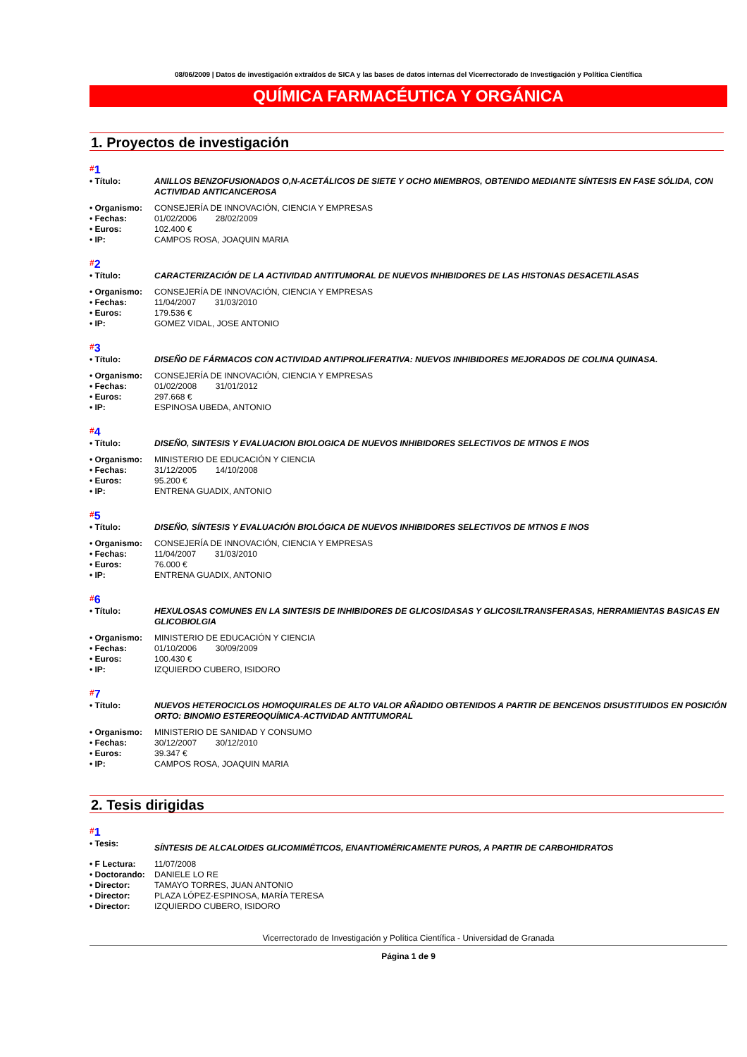08/06/2009 | Datos de investigación extraídos de SICA y las bases de datos internas del Vicerrectorado de Investigación y Política Científica
QUÍMICA FARMACÉUTICA Y ORGÁNICA
1. Proyectos de investigación
#1
| • Título: | ANILLOS BENZOFUSIONADOS O,N-ACETÁLICOS DE SIETE Y OCHO MIEMBROS, OBTENIDO MEDIANTE SÍNTESIS EN FASE SÓLIDA, CON ACTIVIDAD ANTICANCEROSA |
| • Organismo: | CONSEJERÍA DE INNOVACIÓN, CIENCIA Y EMPRESAS |
| • Fechas: | 01/02/2006 28/02/2009 |
| • Euros: | 102.400 € |
| • IP: | CAMPOS ROSA, JOAQUIN MARIA |
#2
| • Título: | CARACTERIZACIÓN DE LA ACTIVIDAD ANTITUMORAL DE NUEVOS INHIBIDORES DE LAS HISTONAS DESACETILASAS |
| • Organismo: | CONSEJERÍA DE INNOVACIÓN, CIENCIA Y EMPRESAS |
| • Fechas: | 11/04/2007 31/03/2010 |
| • Euros: | 179.536 € |
| • IP: | GOMEZ VIDAL, JOSE ANTONIO |
#3
| • Título: | DISEÑO DE FÁRMACOS CON ACTIVIDAD ANTIPROLIFERATIVA: NUEVOS INHIBIDORES MEJORADOS DE COLINA QUINASA. |
| • Organismo: | CONSEJERÍA DE INNOVACIÓN, CIENCIA Y EMPRESAS |
| • Fechas: | 01/02/2008 31/01/2012 |
| • Euros: | 297.668 € |
| • IP: | ESPINOSA UBEDA, ANTONIO |
#4
| • Título: | DISEÑO, SINTESIS Y EVALUACION BIOLOGICA DE NUEVOS INHIBIDORES SELECTIVOS DE MTNOS E INOS |
| • Organismo: | MINISTERIO DE EDUCACIÓN Y CIENCIA |
| • Fechas: | 31/12/2005 14/10/2008 |
| • Euros: | 95.200 € |
| • IP: | ENTRENA GUADIX, ANTONIO |
#5
| • Título: | DISEÑO, SÍNTESIS Y EVALUACIÓN BIOLÓGICA DE NUEVOS INHIBIDORES SELECTIVOS DE MTNOS E INOS |
| • Organismo: | CONSEJERÍA DE INNOVACIÓN, CIENCIA Y EMPRESAS |
| • Fechas: | 11/04/2007 31/03/2010 |
| • Euros: | 76.000 € |
| • IP: | ENTRENA GUADIX, ANTONIO |
#6
| • Título: | HEXULOSAS COMUNES EN LA SINTESIS DE INHIBIDORES DE GLICOSIDASAS Y GLICOSILTRANSFERASAS, HERRAMIENTAS BASICAS EN GLICOBIOLGIA |
| • Organismo: | MINISTERIO DE EDUCACIÓN Y CIENCIA |
| • Fechas: | 01/10/2006 30/09/2009 |
| • Euros: | 100.430 € |
| • IP: | IZQUIERDO CUBERO, ISIDORO |
#7
| • Título: | NUEVOS HETEROCICLOS HOMOQUIRALES DE ALTO VALOR AÑADIDO OBTENIDOS A PARTIR DE BENCENOS DISUSTITUIDOS EN POSICIÓN ORTO: BINOMIO ESTEREOQUÍMICA-ACTIVIDAD ANTITUMORAL |
| • Organismo: | MINISTERIO DE SANIDAD Y CONSUMO |
| • Fechas: | 30/12/2007 30/12/2010 |
| • Euros: | 39.347 € |
| • IP: | CAMPOS ROSA, JOAQUIN MARIA |
2. Tesis dirigidas
#1
| • Tesis: | SÍNTESIS DE ALCALOIDES GLICOMIMÉTICOS, ENANTIOMÉRICAMENTE PUROS, A PARTIR DE CARBOHIDRATOS |
| • F Lectura: | 11/07/2008 |
| • Doctorando: | DANIELE LO RE |
| • Director: | TAMAYO TORRES, JUAN ANTONIO |
| • Director: | PLAZA LÓPEZ-ESPINOSA, MARÍA TERESA |
| • Director: | IZQUIERDO CUBERO, ISIDORO |
Vicerrectorado de Investigación y Política Científica - Universidad de Granada
Página 1 de 9